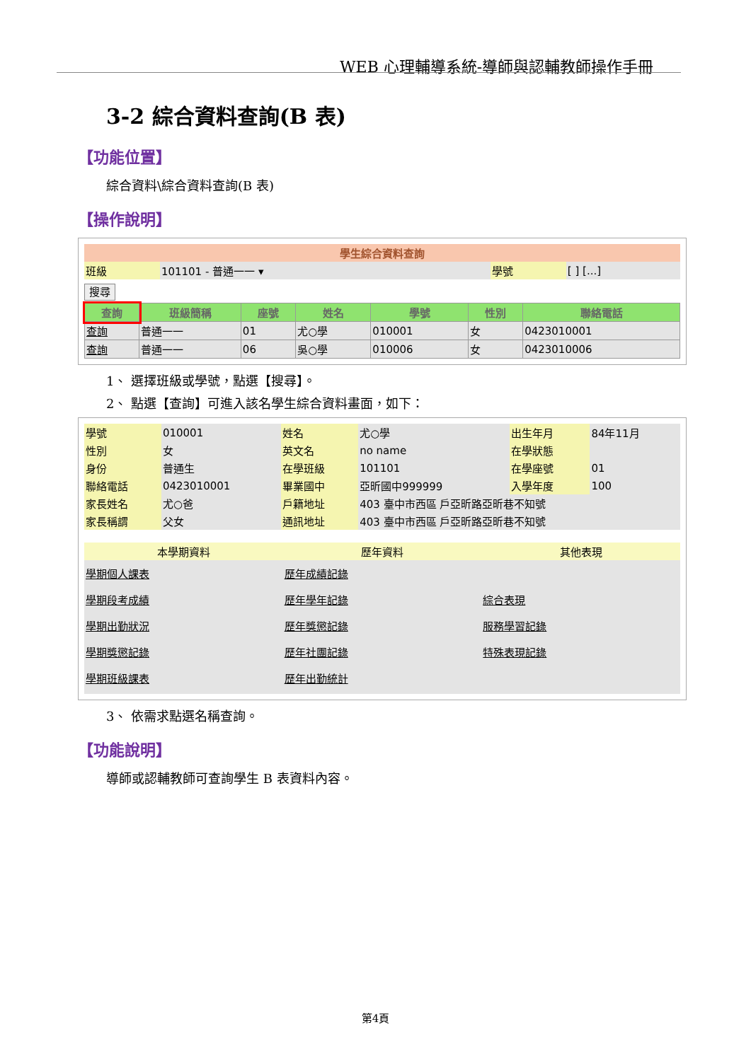WEB 心理輔導系統-導師與認輔教師操作手冊
3-2 綜合資料查詢(B 表)
【功能位置】
綜合資料\綜合資料查詢(B 表)
【操作說明】
| 學生綜合資料查詢 | | | |
| --- | --- | --- | --- |
| 班級 | 101101 - 普通一一 ▾ | 學號 | [ ] [...] |
搜尋
| 查詢 | 班級簡稱 | 座號 | 姓名 | 學號 | 性別 | 聯絡電話 |
| --- | --- | --- | --- | --- | --- | --- |
| 查詢 | 普通一一 | 01 | 尤○學 | 010001 | 女 | 0423010001 |
| 查詢 | 普通一一 | 06 | 吳○學 | 010006 | 女 | 0423010006 |
1、 選擇班級或學號，點選【搜尋】。
2、 點選【查詢】可進入該名學生綜合資料畫面，如下：
| 學號 | 010001 | 姓名 | 尤○學 | 出生年月 | 84年11月 |
| 性別 | 女 | 英文名 | no name | 在學狀態 | |
| 身份 | 普通生 | 在學班級 | 101101 | 在學座號 | 01 |
| 聯絡電話 | 0423010001 | 畢業國中 | 亞昕國中999999 | 入學年度 | 100 |
| 家長姓名 | 尤○爸 | 戶籍地址 | 403 臺中市西區 戶亞昕路亞昕巷不知號 | | |
| 家長稱謂 | 父女 | 通訊地址 | 403 臺中市西區 戶亞昕路亞昕巷不知號 | | |
| 本學期資料 | 歷年資料 | 其他表現 |
| --- | --- | --- |
| 學期個人課表 學期段考成績 學期出勤狀況 學期獎懲記錄 學期班級課表 | 歷年成績記錄 歷年學年記錄 歷年獎懲記錄 歷年社團記錄 歷年出勤統計 | 綜合表現 服務學習記錄 特殊表現記錄 |
3、 依需求點選名稱查詢。
【功能說明】
導師或認輔教師可查詢學生 B 表資料內容。
第4頁